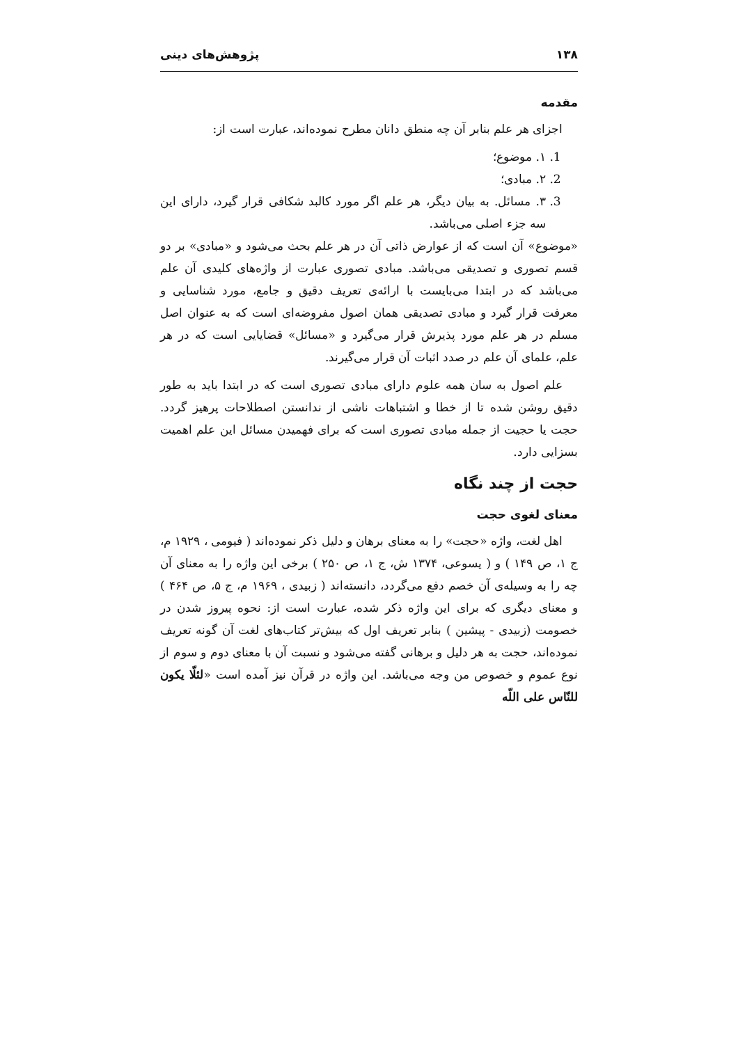۱۳۸ پژوهش‌های دینی
مقدمه
اجزای هر علم بنابر آن چه منطق دانان مطرح نموده‌اند، عبارت است از:
1. ۱. موضوع؛
2. ۲. مبادی؛
3. ۳. مسائل. به بیان دیگر، هر علم اگر مورد کالبد شکافی قرار گیرد، دارای این سه جزء اصلی می‌باشد.
«موضوع» آن است که از عوارض ذاتی آن در هر علم بحث می‌شود و «مبادی» بر دو قسم تصوری و تصدیقی می‌باشد. مبادی تصوری عبارت از واژه‌های کلیدی آن علم می‌باشد که در ابتدا می‌بایست با ارائه‌ی تعریف دقیق و جامع، مورد شناسایی و معرفت قرار گیرد و مبادی تصدیقی همان اصول مفروضه‌ای است که به عنوان اصل مسلم در هر علم مورد پذیرش قرار می‌گیرد و «مسائل» قضایایی است که در هر علم، علمای آن علم در صدد اثبات آن قرار می‌گیرند.
علم اصول به سان همه علوم دارای مبادی تصوری است که در ابتدا باید به طور دقیق روشن شده تا از خطا و اشتباهات ناشی از ندانستن اصطلاحات پرهیز گردد. حجت یا حجیت از جمله مبادی تصوری است که برای فهمیدن مسائل این علم اهمیت بسزایی دارد.
حجت از چند نگاه
معنای لغوی حجت
اهل لغت، واژه «حجت» را به معنای برهان و دلیل ذکر نموده‌اند ( فیومی ، ۱۹۲۹ م، ج ۱، ص ۱۴۹ ) و ( یسوعی، ۱۳۷۴ ش، ج ۱، ص ۲۵۰ ) برخی این واژه را به معنای آن چه را به وسیله‌ی آن خصم دفع می‌گردد، دانسته‌اند ( زبیدی ، ۱۹۶۹ م، ج ۵، ص ۴۶۴ ) و معنای دیگری که برای این واژه ذکر شده، عبارت است از: نحوه پیروز شدن در خصومت (زبیدی - پیشین ) بنابر تعریف اول که بیش‌تر کتاب‌های لغت آن گونه تعریف نموده‌اند، حجت به هر دلیل و برهانی گفته می‌شود و نسبت آن با معنای دوم و سوم از نوع عموم و خصوص من وجه می‌باشد. این واژه در قرآن نیز آمده است «لئلّا یکون للنّاس علی اللّه